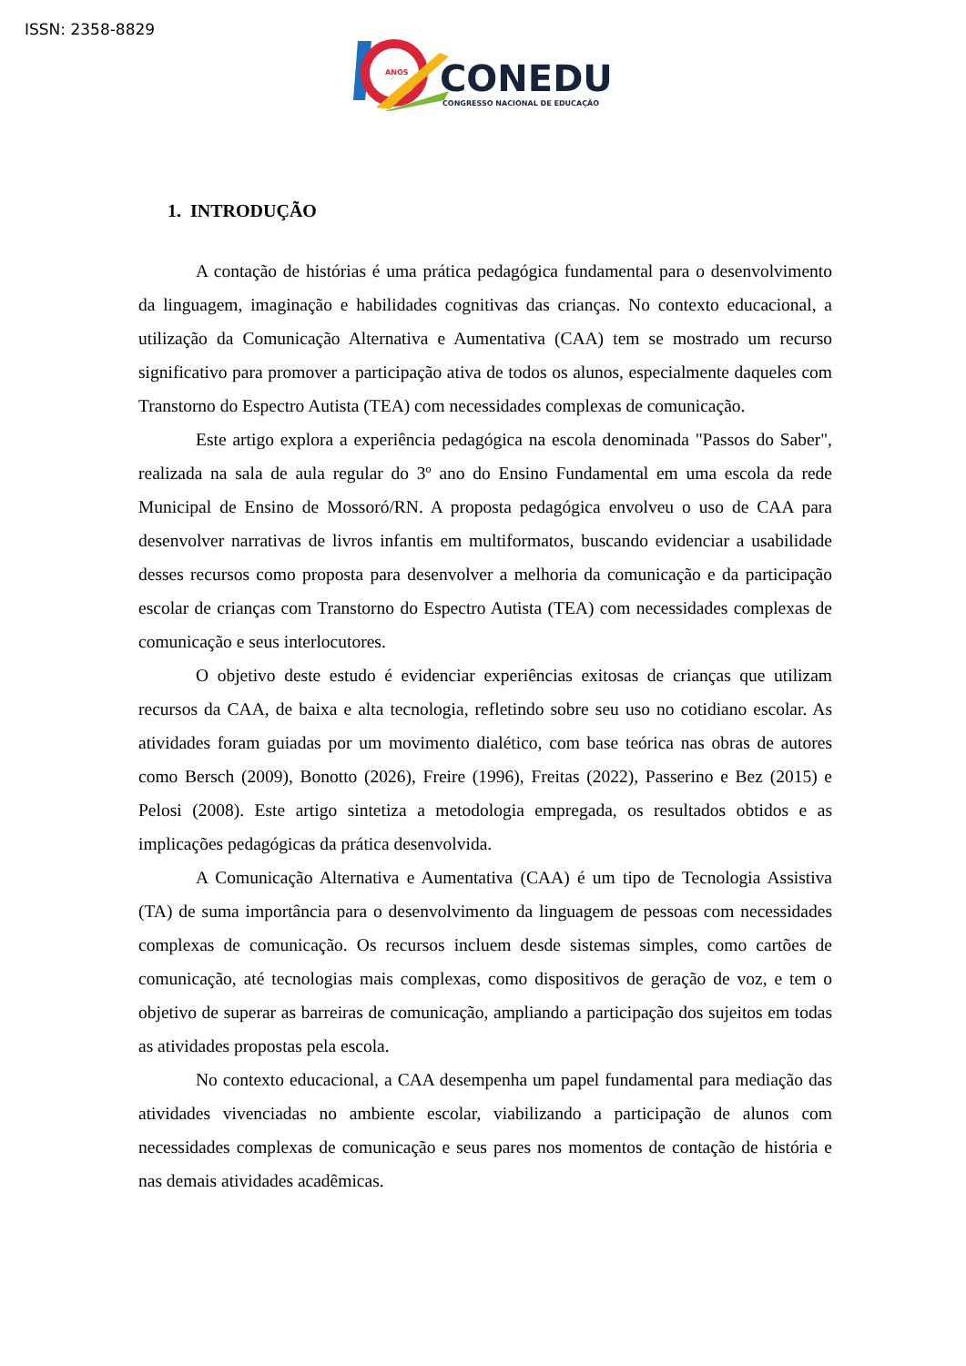ISSN: 2358-8829
ANOS
CONEDU
CONGRESSO NACIONAL DE EDUCAÇÃO
1. INTRODUÇÃO
A contação de histórias é uma prática pedagógica fundamental para o desenvolvimento da linguagem, imaginação e habilidades cognitivas das crianças. No contexto educacional, a utilização da Comunicação Alternativa e Aumentativa (CAA) tem se mostrado um recurso significativo para promover a participação ativa de todos os alunos, especialmente daqueles com Transtorno do Espectro Autista (TEA) com necessidades complexas de comunicação.
Este artigo explora a experiência pedagógica na escola denominada "Passos do Saber", realizada na sala de aula regular do 3º ano do Ensino Fundamental em uma escola da rede Municipal de Ensino de Mossoró/RN. A proposta pedagógica envolveu o uso de CAA para desenvolver narrativas de livros infantis em multiformatos, buscando evidenciar a usabilidade desses recursos como proposta para desenvolver a melhoria da comunicação e da participação escolar de crianças com Transtorno do Espectro Autista (TEA) com necessidades complexas de comunicação e seus interlocutores.
O objetivo deste estudo é evidenciar experiências exitosas de crianças que utilizam recursos da CAA, de baixa e alta tecnologia, refletindo sobre seu uso no cotidiano escolar. As atividades foram guiadas por um movimento dialético, com base teórica nas obras de autores como Bersch (2009), Bonotto (2026), Freire (1996), Freitas (2022), Passerino e Bez (2015) e Pelosi (2008). Este artigo sintetiza a metodologia empregada, os resultados obtidos e as implicações pedagógicas da prática desenvolvida.
A Comunicação Alternativa e Aumentativa (CAA) é um tipo de Tecnologia Assistiva (TA) de suma importância para o desenvolvimento da linguagem de pessoas com necessidades complexas de comunicação. Os recursos incluem desde sistemas simples, como cartões de comunicação, até tecnologias mais complexas, como dispositivos de geração de voz, e tem o objetivo de superar as barreiras de comunicação, ampliando a participação dos sujeitos em todas as atividades propostas pela escola.
No contexto educacional, a CAA desempenha um papel fundamental para mediação das atividades vivenciadas no ambiente escolar, viabilizando a participação de alunos com necessidades complexas de comunicação e seus pares nos momentos de contação de história e nas demais atividades acadêmicas.